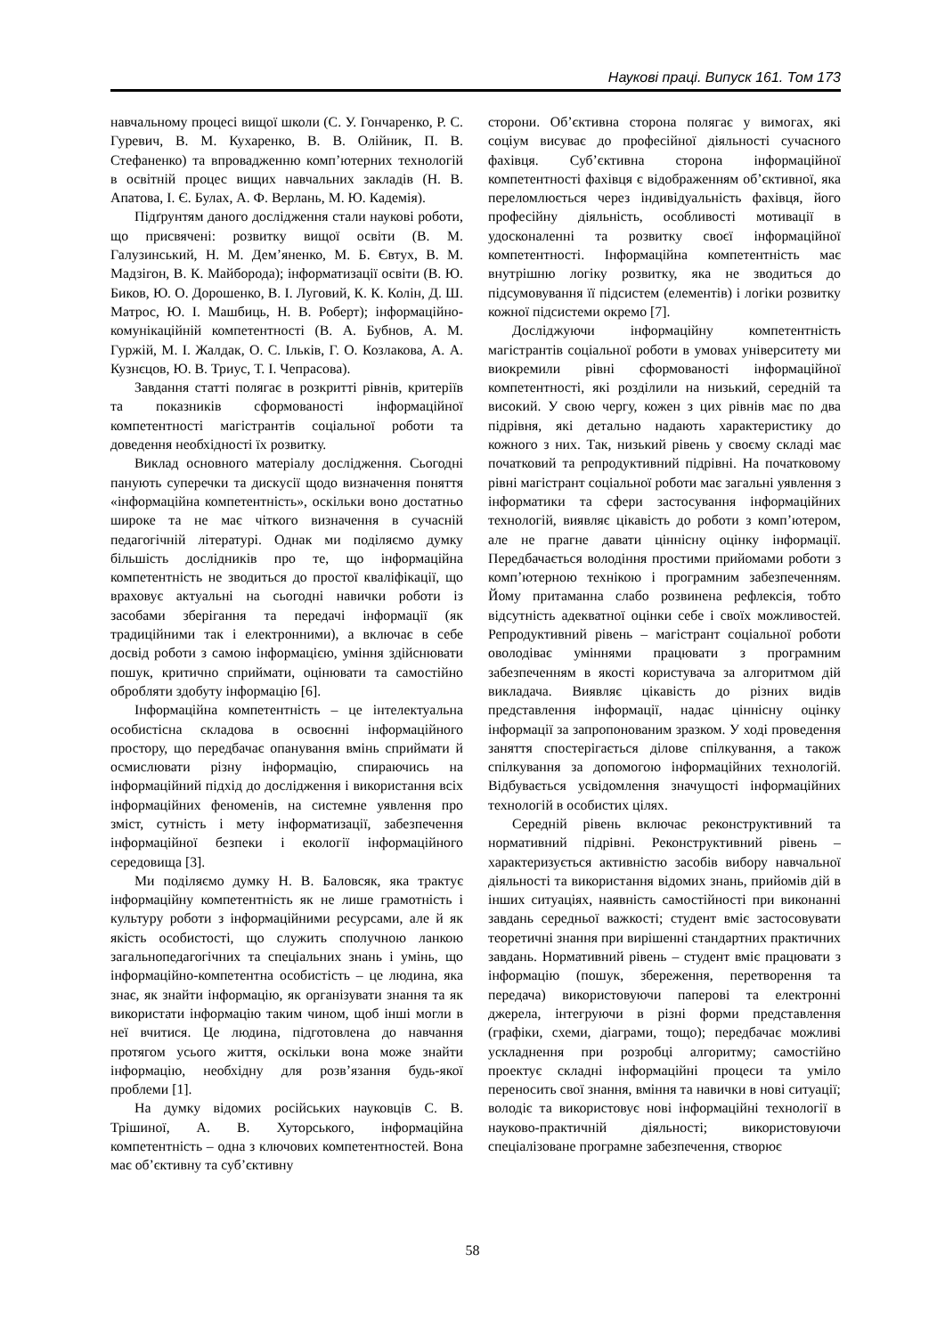Наукові праці. Випуск 161. Том 173
навчальному процесі вищої школи (С. У. Гончаренко, Р. С. Гуревич, В. М. Кухаренко, В. В. Олійник, П. В. Стефаненко) та впровадженню комп’ютерних технологій в освітній процес вищих навчальних закладів (Н. В. Апатова, І. Є. Булах, А. Ф. Верлань, М. Ю. Кадемія).
Підґрунтям даного дослідження стали наукові роботи, що присвячені: розвитку вищої освіти (В. М. Галузинський, Н. М. Дем’яненко, М. Б. Євтух, В. М. Мадзігон, В. К. Майборода); інформатизації освіти (В. Ю. Биков, Ю. О. Дорошенко, В. І. Луговий, К. К. Колін, Д. Ш. Матрос, Ю. І. Машбиць, Н. В. Роберт); інформаційно-комунікаційній компетентності (В. А. Бубнов, А. М. Гуржій, М. І. Жалдак, О. С. Ільків, Г. О. Козлакова, А. А. Кузнєцов, Ю. В. Триус, Т. І. Чепрасова).
Завдання статті полягає в розкритті рівнів, критеріїв та показників сформованості інформаційної компетентності магістрантів соціальної роботи та доведення необхідності їх розвитку.
Виклад основного матеріалу дослідження. Сьогодні панують суперечки та дискусії щодо визначення поняття «інформаційна компетентність», оскільки воно достатньо широке та не має чіткого визначення в сучасній педагогічній літературі. Однак ми поділяємо думку більшість дослідників про те, що інформаційна компетентність не зводиться до простої кваліфікації, що враховує актуальні на сьогодні навички роботи із засобами зберігання та передачі інформації (як традиційними так і електронними), а включає в себе досвід роботи з самою інформацією, уміння здійснювати пошук, критично сприймати, оцінювати та самостійно обробляти здобуту інформацію [6].
Інформаційна компетентність – це інтелектуальна особистісна складова в освоєнні інформаційного простору, що передбачає опанування вмінь сприймати й осмислювати різну інформацію, спираючись на інформаційний підхід до дослідження і використання всіх інформаційних феноменів, на системне уявлення про зміст, сутність і мету інформатизації, забезпечення інформаційної безпеки і екології інформаційного середовища [3].
Ми поділяємо думку Н. В. Баловсяк, яка трактує інформаційну компетентність як не лише грамотність і культуру роботи з інформаційними ресурсами, але й як якість особистості, що служить сполучною ланкою загальнопедагогічних та спеціальних знань і умінь, що інформаційно-компетентна особистість – це людина, яка знає, як знайти інформацію, як організувати знання та як використати інформацію таким чином, щоб інші могли в неї вчитися. Це людина, підготовлена до навчання протягом усього життя, оскільки вона може знайти інформацію, необхідну для розв’язання будь-якої проблеми [1].
На думку відомих російських науковців С. В. Трішиної, А. В. Хуторського, інформаційна компетентність – одна з ключових компетентностей. Вона має об’єктивну та суб’єктивну
сторони. Об’єктивна сторона полягає у вимогах, які соціум висуває до професійної діяльності сучасного фахівця. Суб’єктивна сторона інформаційної компетентності фахівця є відображенням об’єктивної, яка переломлюється через індивідуальність фахівця, його професійну діяльність, особливості мотивації в удосконаленні та розвитку своєї інформаційної компетентності. Інформаційна компетентність має внутрішню логіку розвитку, яка не зводиться до підсумовування її підсистем (елементів) і логіки розвитку кожної підсистеми окремо [7].
Досліджуючи інформаційну компетентність магістрантів соціальної роботи в умовах університету ми виокремили рівні сформованості інформаційної компетентності, які розділили на низький, середній та високий. У свою чергу, кожен з цих рівнів має по два підрівня, які детально надають характеристику до кожного з них. Так, низький рівень у своєму складі має початковий та репродуктивний підрівні. На початковому рівні магістрант соціальної роботи має загальні уявлення з інформатики та сфери застосування інформаційних технологій, виявляє цікавість до роботи з комп’ютером, але не прагне давати ціннісну оцінку інформації. Передбачається володіння простими прийомами роботи з комп’ютерною технікою і програмним забезпеченням. Йому притаманна слабо розвинена рефлексія, тобто відсутність адекватної оцінки себе і своїх можливостей. Репродуктивний рівень – магістрант соціальної роботи оволодіває уміннями працювати з програмним забезпеченням в якості користувача за алгоритмом дій викладача. Виявляє цікавість до різних видів представлення інформації, надає ціннісну оцінку інформації за запропонованим зразком. У ході проведення заняття спостерігається ділове спілкування, а також спілкування за допомогою інформаційних технологій. Відбувається усвідомлення значущості інформаційних технологій в особистих цілях.
Середній рівень включає реконструктивний та нормативний підрівні. Реконструктивний рівень – характеризується активністю засобів вибору навчальної діяльності та використання відомих знань, прийомів дій в інших ситуаціях, наявність самостійності при виконанні завдань середньої важкості; студент вміє застосовувати теоретичні знання при вирішенні стандартних практичних завдань. Нормативний рівень – студент вміє працювати з інформацію (пошук, збереження, перетворення та передача) використовуючи паперові та електронні джерела, інтегруючи в різні форми представлення (графіки, схеми, діаграми, тощо); передбачає можливі ускладнення при розробці алгоритму; самостійно проектує складні інформаційні процеси та уміло переносить свої знання, вміння та навички в нові ситуації; володіє та використовує нові інформаційні технології в науково-практичній діяльності; використовуючи спеціалізоване програмне забезпечення, створює
58